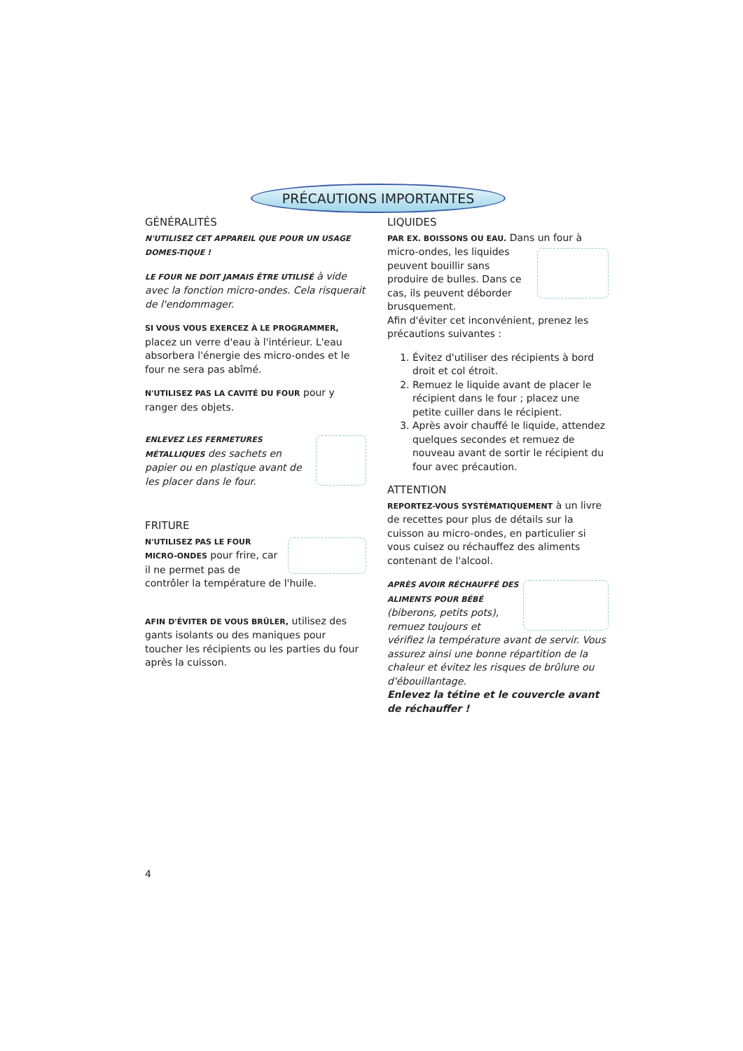PRÉCAUTIONS IMPORTANTES
GÉNÉRALITÉS
N'UTILISEZ CET APPAREIL QUE POUR UN USAGE DOMES-TIQUE !
LE FOUR NE DOIT JAMAIS ÊTRE UTILISÉ à vide avec la fonction micro-ondes. Cela risquerait de l'endommager.
SI VOUS VOUS EXERCEZ À LE PROGRAMMER, placez un verre d'eau à l'intérieur. L'eau absorbera l'énergie des micro-ondes et le four ne sera pas abîmé.
N'UTILISEZ PAS LA CAVITÉ DU FOUR pour y ranger des objets.
ENLEVEZ LES FERMETURES MÉTALLIQUES des sachets en papier ou en plastique avant de les placer dans le four.
FRITURE
N'UTILISEZ PAS LE FOUR MICRO-ONDES pour frire, car il ne permet pas de contrôler la température de l'huile.
AFIN D'ÉVITER DE VOUS BRÛLER, utilisez des gants isolants ou des maniques pour toucher les récipients ou les parties du four après la cuisson.
LIQUIDES
PAR EX. BOISSONS OU EAU. Dans un four à micro-ondes, les liquides peuvent bouillir sans produire de bulles. Dans ce cas, ils peuvent déborder brusquement.
Afin d'éviter cet inconvénient, prenez les précautions suivantes :
1. Évitez d'utiliser des récipients à bord droit et col étroit.
2. Remuez le liquide avant de placer le récipient dans le four ; placez une petite cuiller dans le récipient.
3. Après avoir chauffé le liquide, attendez quelques secondes et remuez de nouveau avant de sortir le récipient du four avec précaution.
ATTENTION
REPORTEZ-VOUS SYSTÉMATIQUEMENT à un livre de recettes pour plus de détails sur la cuisson au micro-ondes, en particulier si vous cuisez ou réchauffez des aliments contenant de l'alcool.
APRÈS AVOIR RÉCHAUFFÉ DES ALIMENTS POUR BÉBÉ (biberons, petits pots), remuez toujours et vérifiez la température avant de servir. Vous assurez ainsi une bonne répartition de la chaleur et évitez les risques de brûlure ou d'ébouillantage.
Enlevez la tétine et le couvercle avant de réchauffer !
4